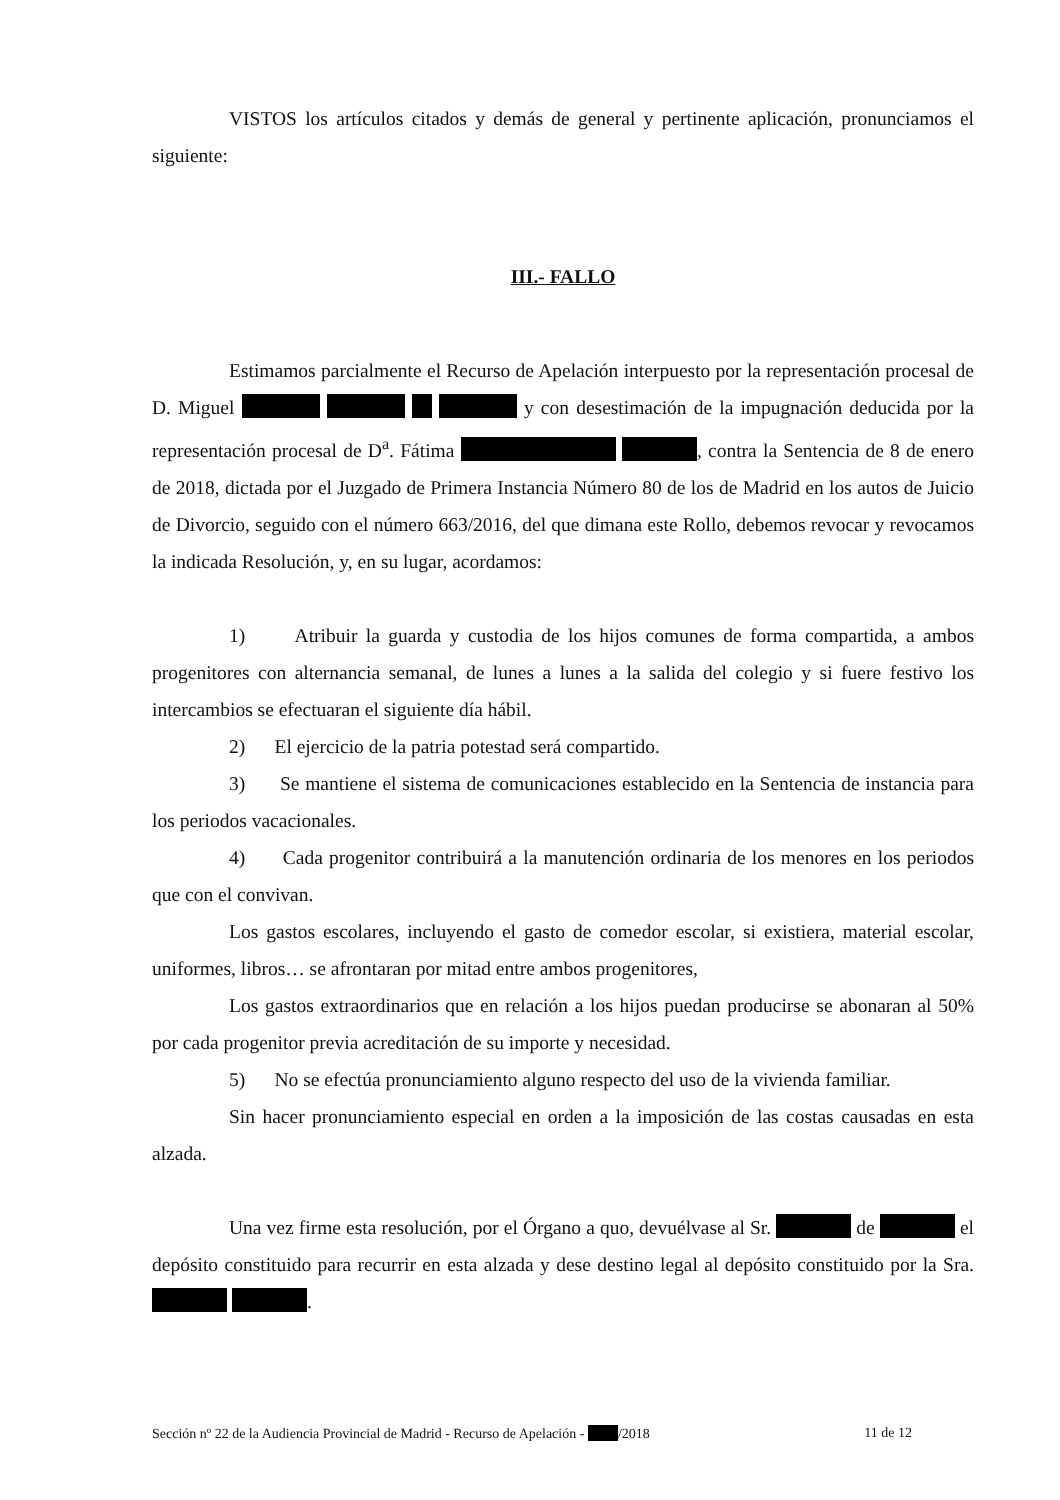VISTOS los artículos citados y demás de general y pertinente aplicación, pronunciamos el siguiente:
III.- FALLO
Estimamos parcialmente el Recurso de Apelación interpuesto por la representación procesal de D. Miguel y con desestimación de la impugnación deducida por la representación procesal de D<sup>a</sup>. Fátima , contra la Sentencia de 8 de enero de 2018, dictada por el Juzgado de Primera Instancia Número 80 de los de Madrid en los autos de Juicio de Divorcio, seguido con el número 663/2016, del que dimana este Rollo, debemos revocar y revocamos la indicada Resolución, y, en su lugar, acordamos:
1) Atribuir la guarda y custodia de los hijos comunes de forma compartida, a ambos progenitores con alternancia semanal, de lunes a lunes a la salida del colegio y si fuere festivo los intercambios se efectuaran el siguiente día hábil.
2) El ejercicio de la patria potestad será compartido.
3) Se mantiene el sistema de comunicaciones establecido en la Sentencia de instancia para los periodos vacacionales.
4) Cada progenitor contribuirá a la manutención ordinaria de los menores en los periodos que con el convivan.
Los gastos escolares, incluyendo el gasto de comedor escolar, si existiera, material escolar, uniformes, libros… se afrontaran por mitad entre ambos progenitores,
Los gastos extraordinarios que en relación a los hijos puedan producirse se abonaran al 50% por cada progenitor previa acreditación de su importe y necesidad.
5) No se efectúa pronunciamiento alguno respecto del uso de la vivienda familiar.
Sin hacer pronunciamiento especial en orden a la imposición de las costas causadas en esta alzada.
Una vez firme esta resolución, por el Órgano a quo, devuélvase al Sr. de el depósito constituido para recurrir en esta alzada y dese destino legal al depósito constituido por la Sra. .
Sección nº 22 de la Audiencia Provincial de Madrid - Recurso de Apelación - /2018 11 de 12